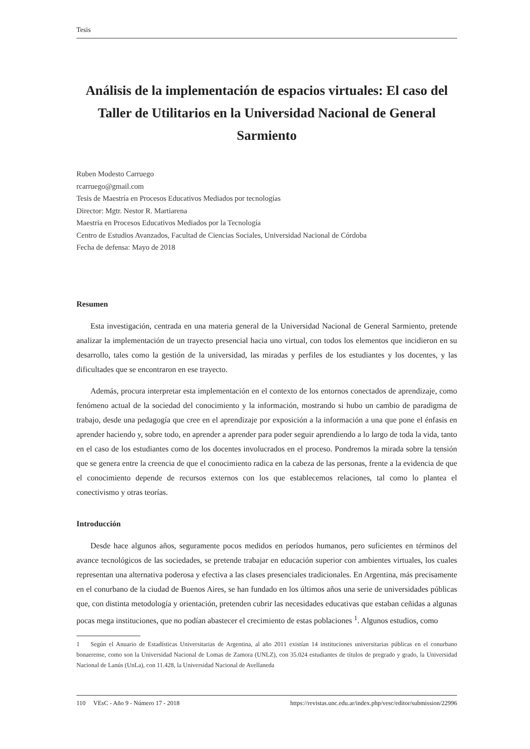Tesis
Análisis de la implementación de espacios virtuales: El caso del Taller de Utilitarios en la Universidad Nacional de General Sarmiento
Ruben Modesto Carruego
rcarruego@gmail.com
Tesis de Maestría en Procesos Educativos Mediados por tecnologías
Director: Mgtr. Nestor R. Martiarena
Maestría en Procesos Educativos Mediados por la Tecnología
Centro de Estudios Avanzados, Facultad de Ciencias Sociales, Universidad Nacional de Córdoba
Fecha de defensa: Mayo de 2018
Resumen
Esta investigación, centrada en una materia general de la Universidad Nacional de General Sarmiento, pretende analizar la implementación de un trayecto presencial hacia uno virtual, con todos los elementos que incidieron en su desarrollo, tales como la gestión de la universidad, las miradas y perfiles de los estudiantes y los docentes, y las dificultades que se encontraron en ese trayecto.
Además, procura interpretar esta implementación en el contexto de los entornos conectados de aprendizaje, como fenómeno actual de la sociedad del conocimiento y la información, mostrando si hubo un cambio de paradigma de trabajo, desde una pedagogía que cree en el aprendizaje por exposición a la información a una que pone el énfasis en aprender haciendo y, sobre todo, en aprender a aprender para poder seguir aprendiendo a lo largo de toda la vida, tanto en el caso de los estudiantes como de los docentes involucrados en el proceso. Pondremos la mirada sobre la tensión que se genera entre la creencia de que el conocimiento radica en la cabeza de las personas, frente a la evidencia de que el conocimiento depende de recursos externos con los que establecemos relaciones, tal como lo plantea el conectivismo y otras teorías.
Introducción
Desde hace algunos años, seguramente pocos medidos en períodos humanos, pero suficientes en términos del avance tecnológicos de las sociedades, se pretende trabajar en educación superior con ambientes virtuales, los cuales representan una alternativa poderosa y efectiva a las clases presenciales tradicionales. En Argentina, más precisamente en el conurbano de la ciudad de Buenos Aires, se han fundado en los últimos años una serie de universidades públicas que, con distinta metodología y orientación, pretenden cubrir las necesidades educativas que estaban ceñidas a algunas pocas mega instituciones, que no podían abastecer el crecimiento de estas poblaciones <sup>1</sup>. Algunos estudios, como
1 Según el Anuario de Estadísticas Universitarias de Argentina, al año 2011 existían 14 instituciones universitarias públicas en el conurbano bonaerense, como son la Universidad Nacional de Lomas de Zamora (UNLZ), con 35.024 estudiantes de títulos de pregrado y grado, la Universidad Nacional de Lanús (UnLa), con 11.428, la Universidad Nacional de Avellaneda
110 VEsC - Año 9 - Número 17 - 2018 https://revistas.unc.edu.ar/index.php/vesc/editor/submission/22996